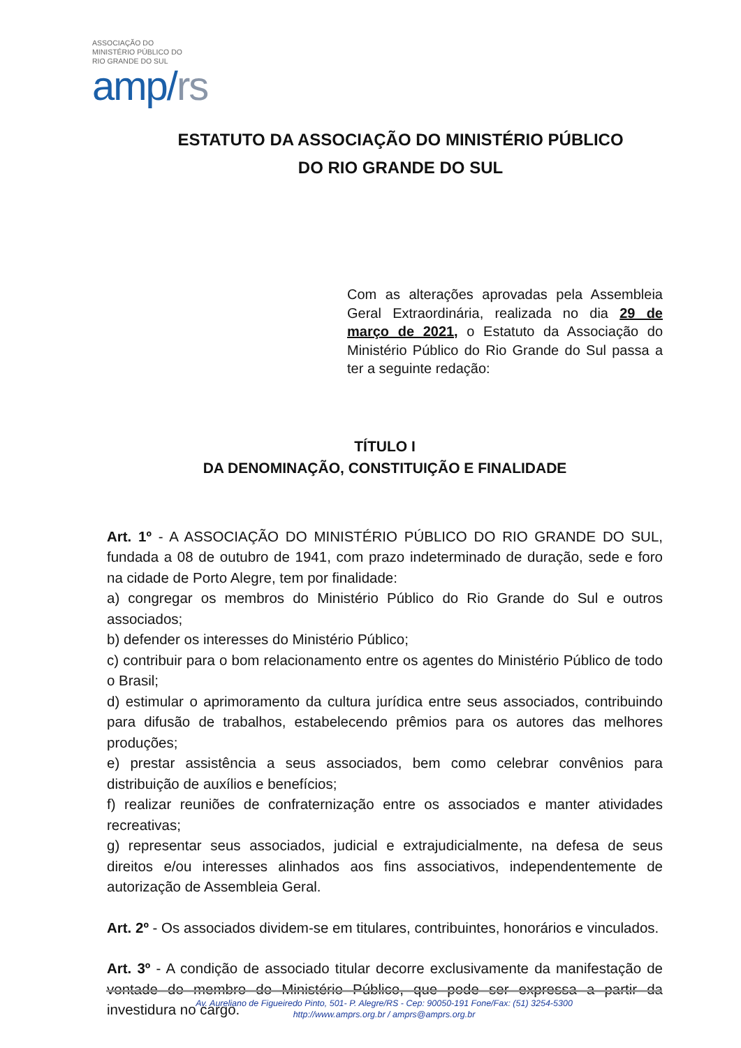ASSOCIAÇÃO DO
MINISTÉRIO PÚBLICO DO
RIO GRANDE DO SUL
amp/rs
ESTATUTO DA ASSOCIAÇÃO DO MINISTÉRIO PÚBLICO
DO RIO GRANDE DO SUL
Com as alterações aprovadas pela Assembleia Geral Extraordinária, realizada no dia 29 de março de 2021, o Estatuto da Associação do Ministério Público do Rio Grande do Sul passa a ter a seguinte redação:
TÍTULO I
DA DENOMINAÇÃO, CONSTITUIÇÃO E FINALIDADE
Art. 1º - A ASSOCIAÇÃO DO MINISTÉRIO PÚBLICO DO RIO GRANDE DO SUL, fundada a 08 de outubro de 1941, com prazo indeterminado de duração, sede e foro na cidade de Porto Alegre, tem por finalidade:
a) congregar os membros do Ministério Público do Rio Grande do Sul e outros associados;
b) defender os interesses do Ministério Público;
c) contribuir para o bom relacionamento entre os agentes do Ministério Público de todo o Brasil;
d) estimular o aprimoramento da cultura jurídica entre seus associados, contribuindo para difusão de trabalhos, estabelecendo prêmios para os autores das melhores produções;
e) prestar assistência a seus associados, bem como celebrar convênios para distribuição de auxílios e benefícios;
f) realizar reuniões de confraternização entre os associados e manter atividades recreativas;
g) representar seus associados, judicial e extrajudicialmente, na defesa de seus direitos e/ou interesses alinhados aos fins associativos, independentemente de autorização de Assembleia Geral.
Art. 2º - Os associados dividem-se em titulares, contribuintes, honorários e vinculados.
Art. 3º - A condição de associado titular decorre exclusivamente da manifestação de vontade do membro do Ministério Público, que pode ser expressa a partir da investidura no cargo.
Av. Aureliano de Figueiredo Pinto, 501- P. Alegre/RS - Cep: 90050-191 Fone/Fax: (51) 3254-5300
http://www.amprs.org.br / amprs@amprs.org.br